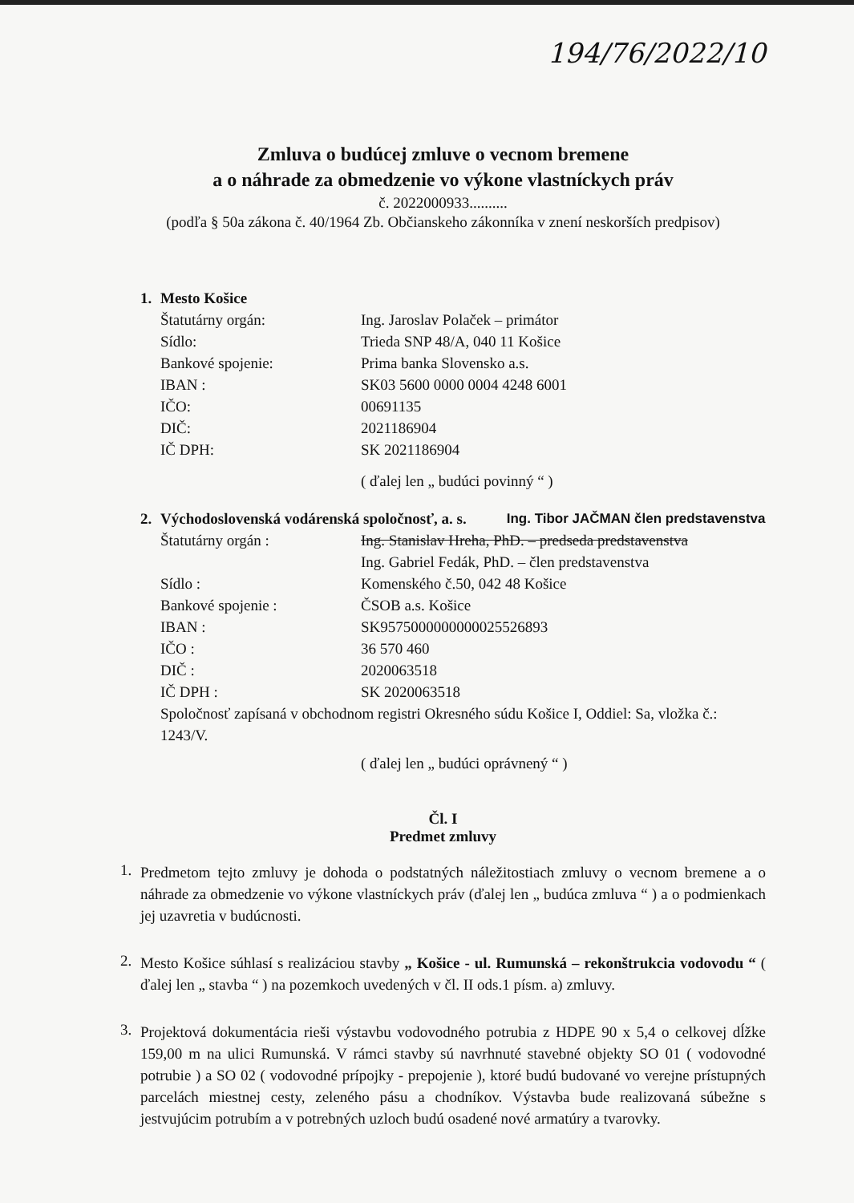194/76/2022/10
Zmluva o budúcej zmluve o vecnom bremene
a o náhrade za obmedzenie vo výkone vlastníckych práv
č. 2022000933..........
(podľa § 50a zákona č. 40/1964 Zb. Občianskeho zákonníka v znení neskorších predpisov)
1. Mesto Košice
Štatutárny orgán: Ing. Jaroslav Polaček – primátor
Sídlo: Trieda SNP 48/A, 040 11 Košice
Bankové spojenie: Prima banka Slovensko a.s.
IBAN : SK03 5600 0000 0004 4248 6001
IČO: 00691135
DIČ: 2021186904
IČ DPH: SK 2021186904
( ďalej len „ budúci povinný “ )
2. Východoslovenská vodárenská spoločnosť, a. s. Ing. Tibor JAČMAN člen predstavenstva
Štatutárny orgán : Ing. Stanislav Hreha, PhD. – predseda predstavenstva
Ing. Gabriel Fedák, PhD. – člen predstavenstva
Sídlo : Komenského č.50, 042 48 Košice
Bankové spojenie : ČSOB a.s. Košice
IBAN : SK9575000000000025526893
IČO : 36 570 460
DIČ : 2020063518
IČ DPH : SK 2020063518
Spoločnosť zapísaná v obchodnom registri Okresného súdu Košice I, Oddiel: Sa, vložka č.: 1243/V.
( ďalej len „ budúci oprávnený “ )
Čl. I
Predmet zmluvy
1.
Predmetom tejto zmluvy je dohoda o podstatných náležitostiach zmluvy o vecnom bremene a o náhrade za obmedzenie vo výkone vlastníckych práv (ďalej len „ budúca zmluva “ ) a o podmienkach jej uzavretia v budúcnosti.
2.
Mesto Košice súhlasí s realizáciou stavby „ Košice - ul. Rumunská – rekonštrukcia vodovodu “ ( ďalej len „ stavba “ ) na pozemkoch uvedených v čl. II ods.1 písm. a) zmluvy.
3.
Projektová dokumentácia rieši výstavbu vodovodného potrubia z HDPE 90 x 5,4 o celkovej dĺžke 159,00 m na ulici Rumunská. V rámci stavby sú navrhnuté stavebné objekty SO 01 ( vodovodné potrubie ) a SO 02 ( vodovodné prípojky - prepojenie ), ktoré budú budované vo verejne prístupných parcelách miestnej cesty, zeleného pásu a chodníkov. Výstavba bude realizovaná súbežne s jestvujúcim potrubím a v potrebných uzloch budú osadené nové armatúry a tvarovky.